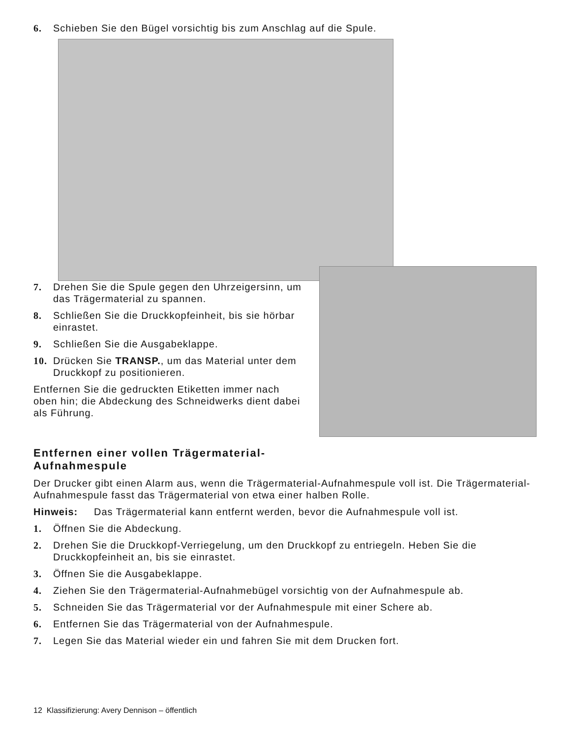6. Schieben Sie den Bügel vorsichtig bis zum Anschlag auf die Spule.
7. Drehen Sie die Spule gegen den Uhrzeigersinn, um das Trägermaterial zu spannen.
8. Schließen Sie die Druckkopfeinheit, bis sie hörbar einrastet.
9. Schließen Sie die Ausgabeklappe.
10. Drücken Sie TRANSP., um das Material unter dem Druckkopf zu positionieren.
Entfernen Sie die gedruckten Etiketten immer nach oben hin; die Abdeckung des Schneidwerks dient dabei als Führung.
Entfernen einer vollen Trägermaterial-
Aufnahmespule
Der Drucker gibt einen Alarm aus, wenn die Trägermaterial-Aufnahmespule voll ist. Die Trägermaterial-Aufnahmespule fasst das Trägermaterial von etwa einer halben Rolle.
Hinweis: Das Trägermaterial kann entfernt werden, bevor die Aufnahmespule voll ist.
1. Öffnen Sie die Abdeckung.
2. Drehen Sie die Druckkopf-Verriegelung, um den Druckkopf zu entriegeln. Heben Sie die Druckkopfeinheit an, bis sie einrastet.
3. Öffnen Sie die Ausgabeklappe.
4. Ziehen Sie den Trägermaterial-Aufnahmebügel vorsichtig von der Aufnahmespule ab.
5. Schneiden Sie das Trägermaterial vor der Aufnahmespule mit einer Schere ab.
6. Entfernen Sie das Trägermaterial von der Aufnahmespule.
7. Legen Sie das Material wieder ein und fahren Sie mit dem Drucken fort.
12 Klassifizierung: Avery Dennison – öffentlich